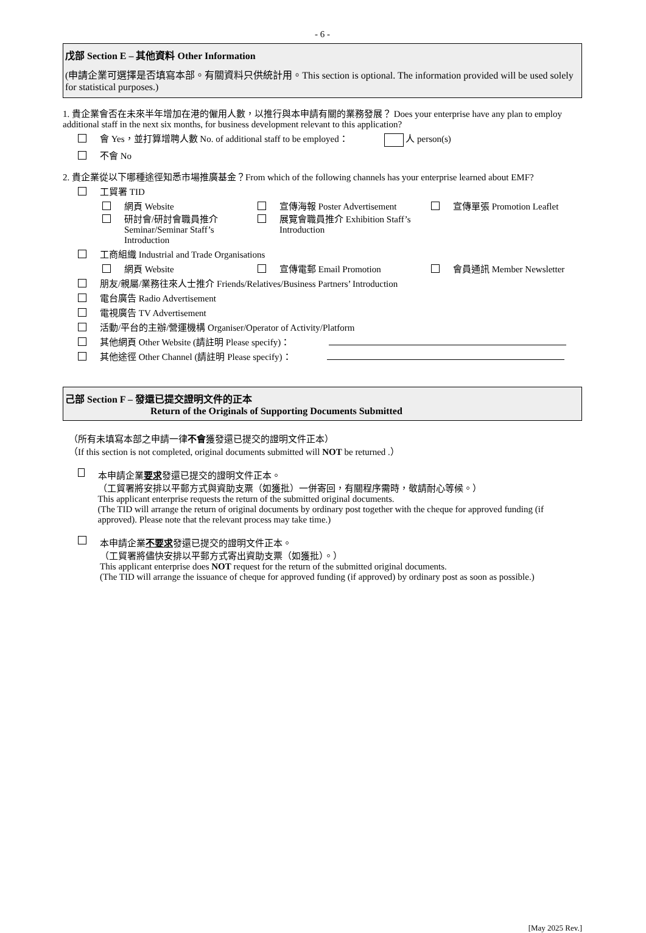- 6 -
戊部 Section E – 其他資料 Other Information
(申請企業可選擇是否填寫本部。有關資料只供統計用。This section is optional. The information provided will be used solely for statistical purposes.)
1. 貴企業會否在未來半年增加在港的僱用人數，以推行與本申請有關的業務發展？ Does your enterprise have any plan to employ additional staff in the next six months, for business development relevant to this application?
會 Yes，並打算增聘人數 No. of additional staff to be employed： 人 person(s)
不會 No
2. 貴企業從以下哪種途徑知悉市場推廣基金？From which of the following channels has your enterprise learned about EMF?
工貿署 TID
網頁 Website
宣傳海報 Poster Advertisement
宣傳單張 Promotion Leaflet
研討會/研討會職員推介
Seminar/Seminar Staff’s
Introduction
展覽會職員推介 Exhibition Staff’s
Introduction
工商組織 Industrial and Trade Organisations
網頁 Website
宣傳電郵 Email Promotion
會員通訊 Member Newsletter
朋友/親屬/業務往來人士推介 Friends/Relatives/Business Partners’ Introduction
電台廣告 Radio Advertisement
電視廣告 TV Advertisement
活動/平台的主辦/營運機構 Organiser/Operator of Activity/Platform
其他網頁 Other Website (請註明 Please specify)：
其他途徑 Other Channel (請註明 Please specify)：
己部 Section F – 發還已提交證明文件的正本
Return of the Originals of Supporting Documents Submitted
（所有未填寫本部之申請一律不會獲發還已提交的證明文件正本）
（If this section is not completed, original documents submitted will NOT be returned .）
本申請企業要求發還已提交的證明文件正本。
（工貿署將安排以平郵方式與資助支票（如獲批）一併寄回，有關程序需時，敬請耐心等候。）
This applicant enterprise requests the return of the submitted original documents.
(The TID will arrange the return of original documents by ordinary post together with the cheque for approved funding (if approved). Please note that the relevant process may take time.)
本申請企業不要求發還已提交的證明文件正本。
（工貿署將儘快安排以平郵方式寄出資助支票（如獲批）。）
This applicant enterprise does NOT request for the return of the submitted original documents.
(The TID will arrange the issuance of cheque for approved funding (if approved) by ordinary post as soon as possible.)
[May 2025 Rev.]